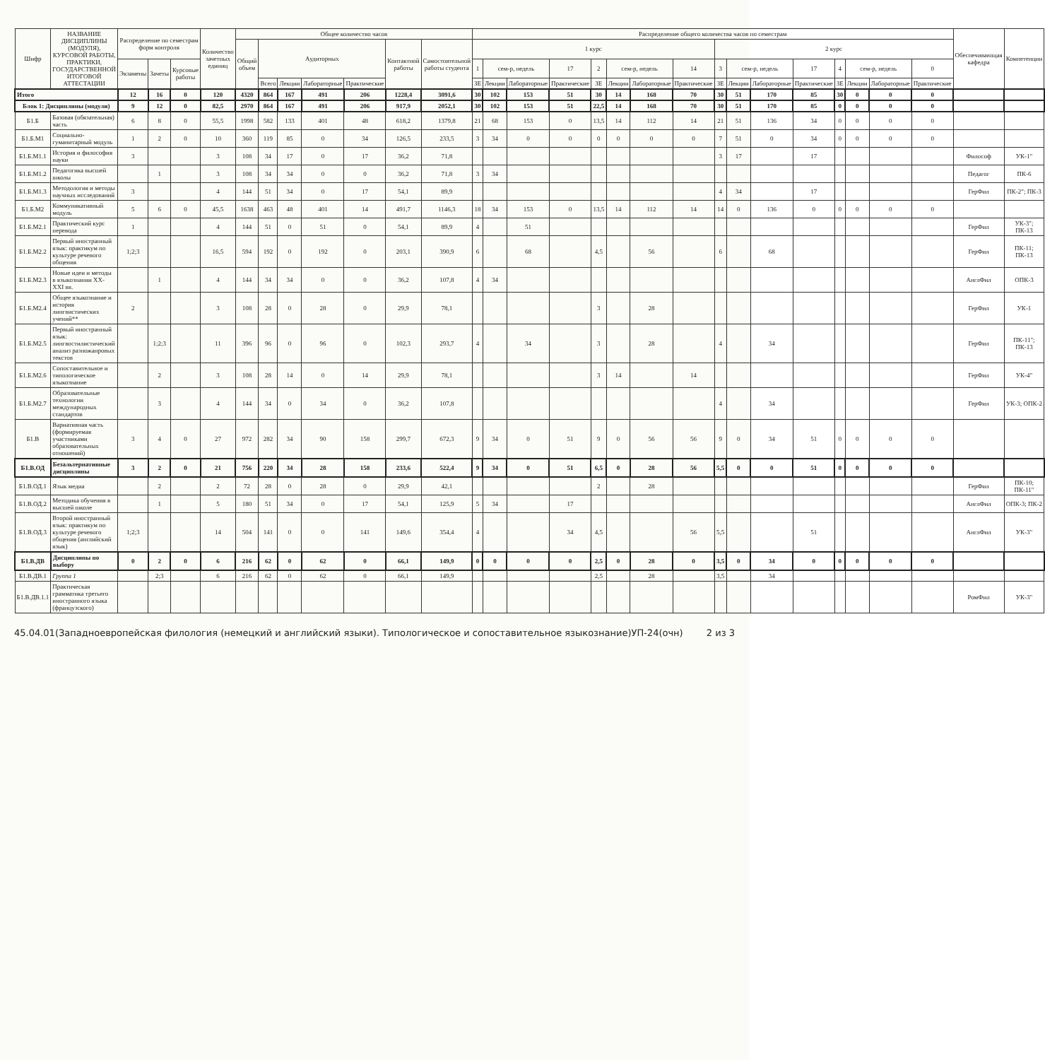| Шифр | НАЗВАНИЕ ДИСЦИПЛИНЫ (МОДУЛЯ), КУРСОВОЙ РАБОТЫ, ПРАКТИКИ, ГОСУДАРСТВЕННОЙ ИТОГОВОЙ АТТЕСТАЦИИ | Распределение по семестрам форм контроля | | | Количество зачетных единиц | Общее количество часов | | | | | | | Распределение общего количества часов по семестрам | | | | | | | | | | | | | | | | Обеспечивающая кафедра | Компетенции |
| --- | --- | --- | --- | --- | --- | --- | --- | --- | --- | --- | --- | --- | --- | --- | --- | --- | --- | --- | --- | --- | --- | --- | --- | --- | --- | --- | --- | --- | --- | --- |
| | | | | | | Общий объем | Аудиторных | | | | Контактной работы | Самостоятельной работы студента | 1 курс | | | | | | | | 2 курс | | | | | | | | | |
| | | Экзамены | Зачеты | Курсовые работы | | | | | | | | | 1 | сем-р, недель | | 17 | 2 | сем-р, недель | | 14 | 3 | сем-р, недель | | 17 | 4 | сем-р, недель | | 0 | | |
| | | | | | | | Всего | Лекции | Лабораторные | Практические | | | ЗЕ | Лекции | Лабораторные | Практические | ЗЕ | Лекции | Лабораторные | Практические | ЗЕ | Лекции | Лабораторные | Практические | ЗЕ | Лекции | Лабораторные | Практические | | |
| Итого | | 12 | 16 | 0 | 120 | 4320 | 864 | 167 | 491 | 206 | 1228,4 | 3091,6 | 30 | 102 | 153 | 51 | 30 | 14 | 168 | 70 | 30 | 51 | 170 | 85 | 30 | 0 | 0 | 0 | | |
| Блок 1: Дисциплины (модули) | | 9 | 12 | 0 | 82,5 | 2970 | 864 | 167 | 491 | 206 | 917,9 | 2052,1 | 30 | 102 | 153 | 51 | 22,5 | 14 | 168 | 70 | 30 | 51 | 170 | 85 | 0 | 0 | 0 | 0 | | |
| Б1.Б | Базовая (обязательная) часть | 6 | 8 | 0 | 55,5 | 1998 | 582 | 133 | 401 | 48 | 618,2 | 1379,8 | 21 | 68 | 153 | 0 | 13,5 | 14 | 112 | 14 | 21 | 51 | 136 | 34 | 0 | 0 | 0 | 0 | | |
| Б1.Б.М1 | Социально-гуманитарный модуль | 1 | 2 | 0 | 10 | 360 | 119 | 85 | 0 | 34 | 126,5 | 233,5 | 3 | 34 | 0 | 0 | 0 | 0 | 0 | 0 | 7 | 51 | 0 | 34 | 0 | 0 | 0 | 0 | | |
| Б1.Б.М1.1 | История и философия науки | 3 | | | 3 | 108 | 34 | 17 | 0 | 17 | 36,2 | 71,8 | | | | | | | | | 3 | 17 | | 17 | | | | | Философ | УК-1" |
| Б1.Б.М1.2 | Педагогика высшей школы | | 1 | | 3 | 108 | 34 | 34 | 0 | 0 | 36,2 | 71,8 | 3 | 34 | | | | | | | | | | | | | | | Педагог | ПК-6 |
| Б1.Б.М1.3 | Методология и методы научных исследований | 3 | | | 4 | 144 | 51 | 34 | 0 | 17 | 54,1 | 89,9 | | | | | | | | | 4 | 34 | | 17 | | | | | ГерФил | ПК-2"; ПК-3 |
| Б1.Б.М2 | Коммуникативный модуль | 5 | 6 | 0 | 45,5 | 1638 | 463 | 48 | 401 | 14 | 491,7 | 1146,3 | 18 | 34 | 153 | 0 | 13,5 | 14 | 112 | 14 | 14 | 0 | 136 | 0 | 0 | 0 | 0 | 0 | | |
| Б1.Б.М2.1 | Практический курс перевода | 1 | | | 4 | 144 | 51 | 0 | 51 | 0 | 54,1 | 89,9 | 4 | | 51 | | | | | | | | | | | | | | ГерФил | УК-3"; ПК-13 |
| Б1.Б.М2.2 | Первый иностранный язык: практикум по культуре речевого общения | 1;2;3 | | | 16,5 | 594 | 192 | 0 | 192 | 0 | 203,1 | 390,9 | 6 | | 68 | | 4,5 | | 56 | | 6 | | 68 | | | | | | ГерФил | ПК-11; ПК-13 |
| Б1.Б.М2.3 | Новые идеи и методы в языкознании XX-XXI вв. | | 1 | | 4 | 144 | 34 | 34 | 0 | 0 | 36,2 | 107,8 | 4 | 34 | | | | | | | | | | | | | | | АнглФил | ОПК-3 |
| Б1.Б.М2.4 | Общее языкознание и история лингвистических учений** | 2 | | | 3 | 108 | 28 | 0 | 28 | 0 | 29,9 | 78,1 | | | | | 3 | | 28 | | | | | | | | | | ГерФил | УК-1 |
| Б1.Б.М2.5 | Первый иностранный язык: лингвостилистический анализ разножанровых текстов | | 1;2;3 | | 11 | 396 | 96 | 0 | 96 | 0 | 102,3 | 293,7 | 4 | | 34 | | 3 | | 28 | | 4 | | 34 | | | | | | ГерФил | ПК-11"; ПК-13 |
| Б1.Б.М2.6 | Сопоставительное и типологическое языкознание | | 2 | | 3 | 108 | 28 | 14 | 0 | 14 | 29,9 | 78,1 | | | | | 3 | 14 | | 14 | | | | | | | | | ГерФил | УК-4" |
| Б1.Б.М2.7 | Образовательные технологии международных стандартов | | 3 | | 4 | 144 | 34 | 0 | 34 | 0 | 36,2 | 107,8 | | | | | | | | | 4 | | 34 | | | | | | ГерФил | УК-3; ОПК-2 |
| Б1.В | Вариативная часть (формируемая участниками образовательных отношений) | 3 | 4 | 0 | 27 | 972 | 282 | 34 | 90 | 158 | 299,7 | 672,3 | 9 | 34 | 0 | 51 | 9 | 0 | 56 | 56 | 9 | 0 | 34 | 51 | 0 | 0 | 0 | 0 | | |
| Б1.В.ОД | Безальтернативные дисциплины | 3 | 2 | 0 | 21 | 756 | 220 | 34 | 28 | 158 | 233,6 | 522,4 | 9 | 34 | 0 | 51 | 6,5 | 0 | 28 | 56 | 5,5 | 0 | 0 | 51 | 0 | 0 | 0 | 0 | | |
| Б1.В.ОД.1 | Язык медиа | | 2 | | 2 | 72 | 28 | 0 | 28 | 0 | 29,9 | 42,1 | | | | | 2 | | 28 | | | | | | | | | | ГерФил | ПК-10; ПК-11" |
| Б1.В.ОД.2 | Методика обучения в высшей школе | | 1 | | 5 | 180 | 51 | 34 | 0 | 17 | 54,1 | 125,9 | 5 | 34 | | 17 | | | | | | | | | | | | | АнглФил | ОПК-3; ПК-2 |
| Б1.В.ОД.3 | Второй иностранный язык: практикум по культуре речевого общения (английский язык) | 1;2;3 | | | 14 | 504 | 141 | 0 | 0 | 141 | 149,6 | 354,4 | 4 | | | 34 | 4,5 | | | 56 | 5,5 | | | 51 | | | | | АнглФил | УК-3" |
| Б1.В.ДВ | Дисциплины по выбору | 0 | 2 | 0 | 6 | 216 | 62 | 0 | 62 | 0 | 66,1 | 149,9 | 0 | 0 | 0 | 0 | 2,5 | 0 | 28 | 0 | 3,5 | 0 | 34 | 0 | 0 | 0 | 0 | 0 | | |
| Б1.В.ДВ.1 | Группа 1 | | 2;3 | | 6 | 216 | 62 | 0 | 62 | 0 | 66,1 | 149,9 | | | | | 2,5 | | 28 | | 3,5 | | 34 | | | | | | | |
| Б1.В.ДВ.1.1 | Практическая грамматика третьего иностранного языка (французского) | | | | | | | | | | | | | | | | | | | | | | | | | | | | РомФил | УК-3" |
45.04.01(Западноевропейская филология (немецкий и английский языки). Типологическое и сопоставительное языкознание)УП-24(очн) 2 из 3